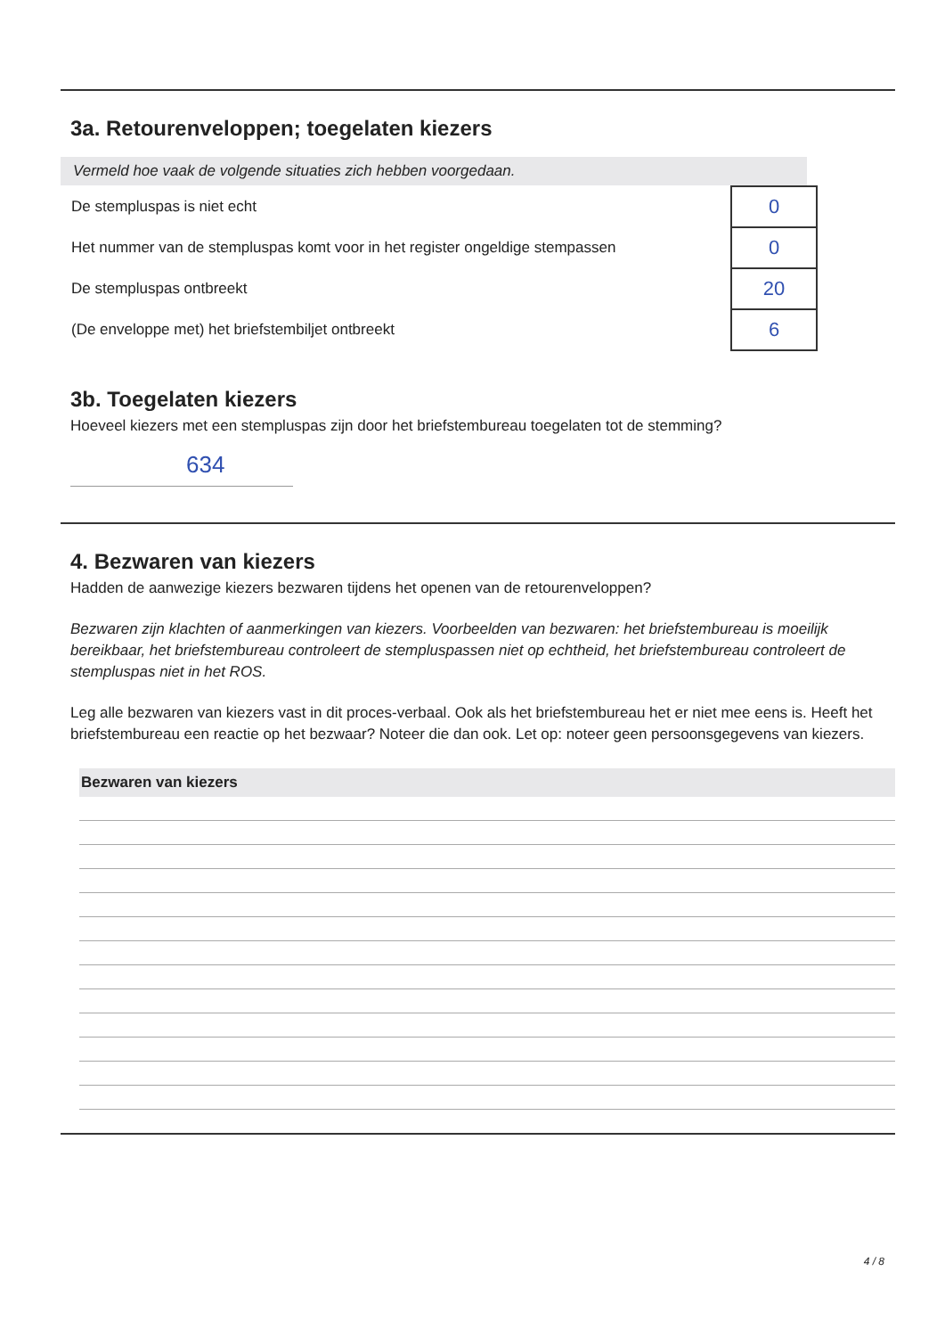3a. Retourenveloppen; toegelaten kiezers
Vermeld hoe vaak de volgende situaties zich hebben voorgedaan.
| De stempluspas is niet echt | 0 |
| Het nummer van de stempluspas komt voor in het register ongeldige stempassen | 0 |
| De stempluspas ontbreekt | 20 |
| (De enveloppe met) het briefstembiljet ontbreekt | 6 |
3b. Toegelaten kiezers
Hoeveel kiezers met een stempluspas zijn door het briefstembureau toegelaten tot de stemming?
634
4. Bezwaren van kiezers
Hadden de aanwezige kiezers bezwaren tijdens het openen van de retourenveloppen?
Bezwaren zijn klachten of aanmerkingen van kiezers. Voorbeelden van bezwaren: het briefstembureau is moeilijk bereikbaar, het briefstembureau controleert de stempluspassen niet op echtheid, het briefstembureau controleert de stempluspas niet in het ROS.
Leg alle bezwaren van kiezers vast in dit proces-verbaal. Ook als het briefstembureau het er niet mee eens is. Heeft het briefstembureau een reactie op het bezwaar? Noteer die dan ook. Let op: noteer geen persoonsgegevens van kiezers.
Bezwaren van kiezers
4 / 8